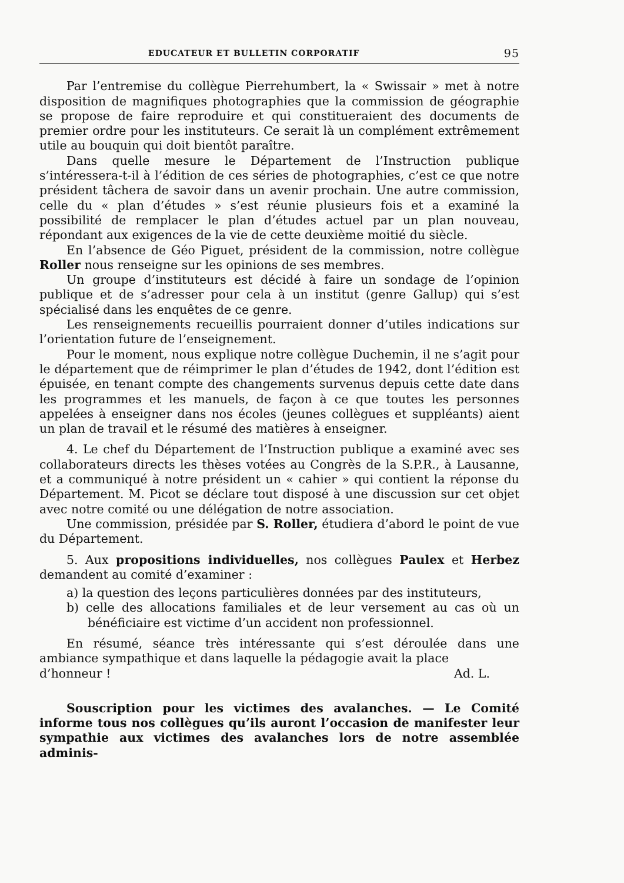EDUCATEUR ET BULLETIN CORPORATIF 95
Par l’entremise du collègue Pierrehumbert, la « Swissair » met à notre disposition de magnifiques photographies que la commission de géographie se propose de faire reproduire et qui constitueraient des documents de premier ordre pour les instituteurs. Ce serait là un complément extrêmement utile au bouquin qui doit bientôt paraître.
Dans quelle mesure le Département de l’Instruction publique s’intéressera-t-il à l’édition de ces séries de photographies, c’est ce que notre président tâchera de savoir dans un avenir prochain. Une autre commission, celle du « plan d’études » s’est réunie plusieurs fois et a examiné la possibilité de remplacer le plan d’études actuel par un plan nouveau, répondant aux exigences de la vie de cette deuxième moitié du siècle.
En l’absence de Géo Piguet, président de la commission, notre collègue Roller nous renseigne sur les opinions de ses membres.
Un groupe d’instituteurs est décidé à faire un sondage de l’opinion publique et de s’adresser pour cela à un institut (genre Gallup) qui s’est spécialisé dans les enquêtes de ce genre.
Les renseignements recueillis pourraient donner d’utiles indications sur l’orientation future de l’enseignement.
Pour le moment, nous explique notre collègue Duchemin, il ne s’agit pour le département que de réimprimer le plan d’études de 1942, dont l’édition est épuisée, en tenant compte des changements survenus depuis cette date dans les programmes et les manuels, de façon à ce que toutes les personnes appelées à enseigner dans nos écoles (jeunes collègues et suppléants) aient un plan de travail et le résumé des matières à enseigner.
4. Le chef du Département de l’Instruction publique a examiné avec ses collaborateurs directs les thèses votées au Congrès de la S.P.R., à Lausanne, et a communiqué à notre président un « cahier » qui contient la réponse du Département. M. Picot se déclare tout disposé à une discussion sur cet objet avec notre comité ou une délégation de notre association.
Une commission, présidée par S. Roller, étudiera d’abord le point de vue du Département.
5. Aux propositions individuelles, nos collègues Paulex et Herbez demandent au comité d’examiner :
a) la question des leçons particulières données par des instituteurs,
b) celle des allocations familiales et de leur versement au cas où un bénéficiaire est victime d’un accident non professionnel.
En résumé, séance très intéressante qui s’est déroulée dans une ambiance sympathique et dans laquelle la pédagogie avait la place
d’honneur ! Ad. L.
Souscription pour les victimes des avalanches. — Le Comité informe tous nos collègues qu’ils auront l’occasion de manifester leur sympathie aux victimes des avalanches lors de notre assemblée adminis-